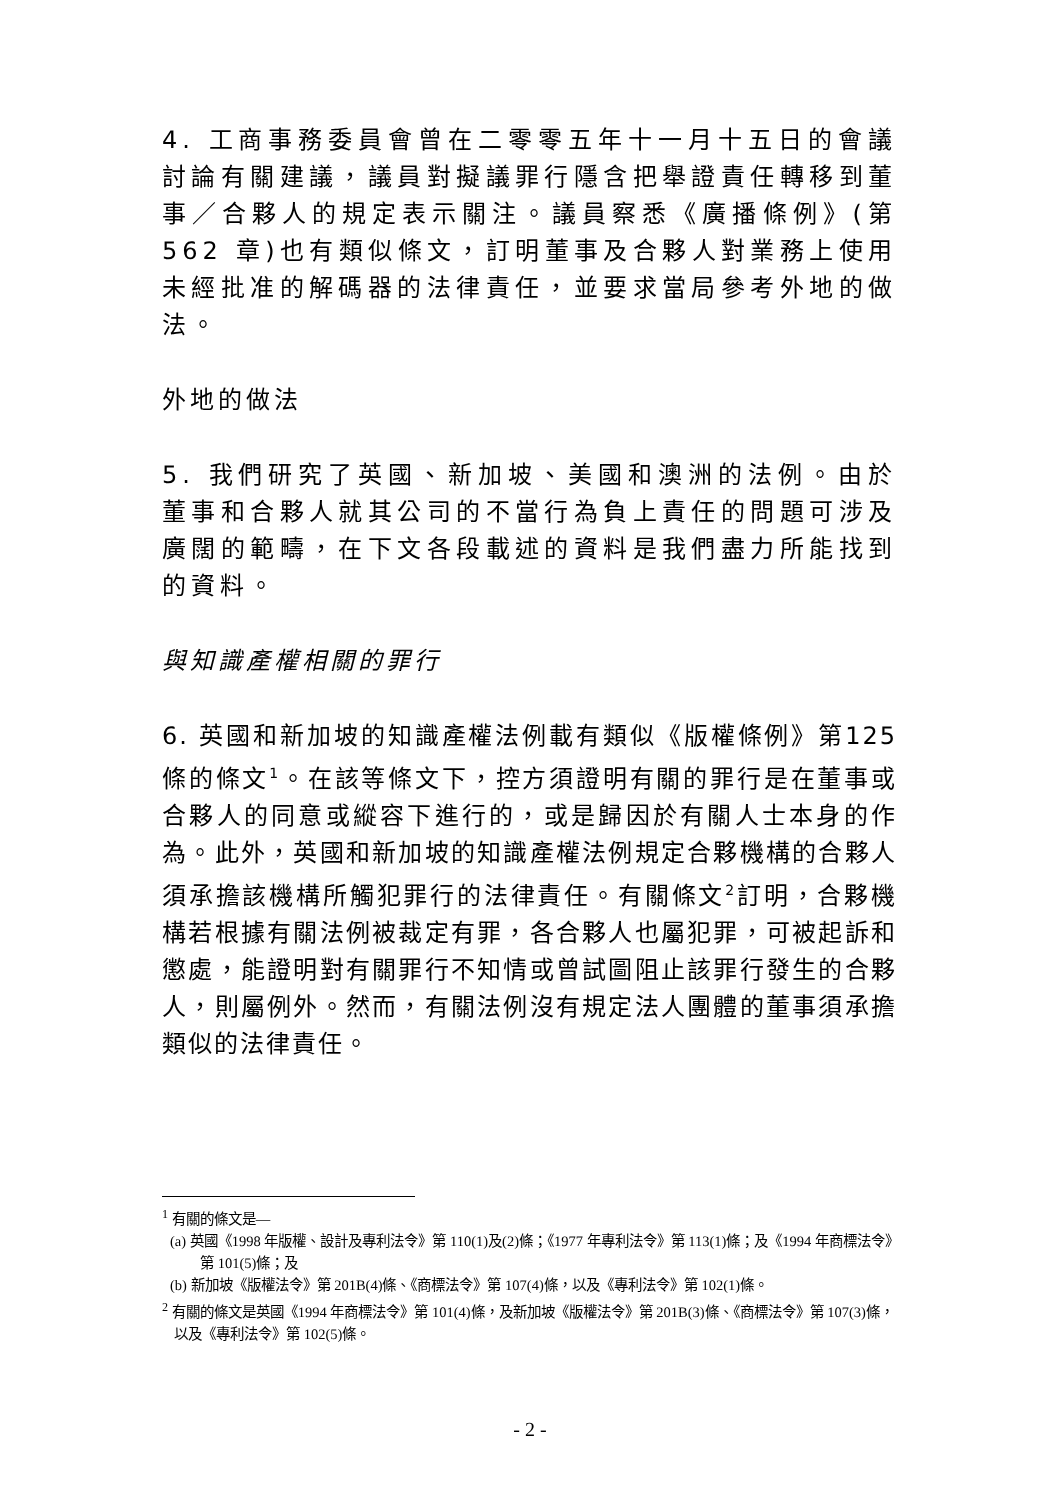4. 工商事務委員會曾在二零零五年十一月十五日的會議討論有關建議，議員對擬議罪行隱含把舉證責任轉移到董事／合夥人的規定表示關注。議員察悉《廣播條例》(第562 章)也有類似條文，訂明董事及合夥人對業務上使用未經批准的解碼器的法律責任，並要求當局參考外地的做法。
外地的做法
5. 我們研究了英國、新加坡、美國和澳洲的法例。由於董事和合夥人就其公司的不當行為負上責任的問題可涉及廣闊的範疇，在下文各段載述的資料是我們盡力所能找到的資料。
與知識產權相關的罪行
6. 英國和新加坡的知識產權法例載有類似《版權條例》第125 條的條文<sup>1</sup>。在該等條文下，控方須證明有關的罪行是在董事或合夥人的同意或縱容下進行的，或是歸因於有關人士本身的作為。此外，英國和新加坡的知識產權法例規定合夥機構的合夥人須承擔該機構所觸犯罪行的法律責任。有關條文<sup>2</sup>訂明，合夥機構若根據有關法例被裁定有罪，各合夥人也屬犯罪，可被起訴和懲處，能證明對有關罪行不知情或曾試圖阻止該罪行發生的合夥人，則屬例外。然而，有關法例沒有規定法人團體的董事須承擔類似的法律責任。
<sup>1</sup> 有關的條文是—
(a) 英國《1998 年版權、設計及專利法令》第 110(1)及(2)條；《1977 年專利法令》第 113(1)條；及《1994 年商標法令》第 101(5)條；及
(b) 新加坡《版權法令》第 201B(4)條、《商標法令》第 107(4)條，以及《專利法令》第 102(1)條。
<sup>2</sup> 有關的條文是英國《1994 年商標法令》第 101(4)條，及新加坡《版權法令》第 201B(3)條、《商標法令》第 107(3)條，以及《專利法令》第 102(5)條。
- 2 -